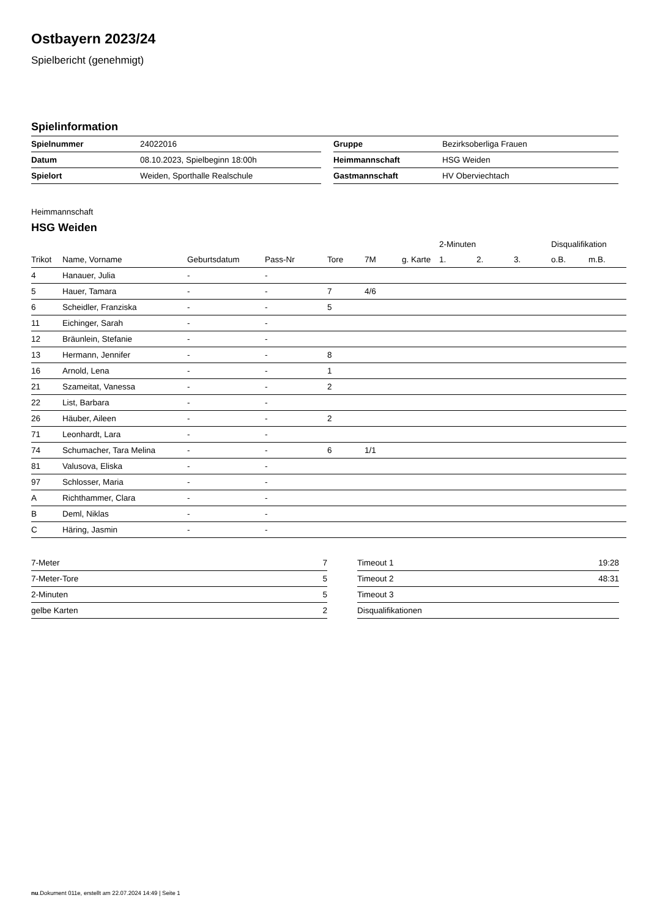Ostbayern 2023/24
Spielbericht (genehmigt)
Spielinformation
| Spielnummer | 24022016 | | Gruppe | Bezirksoberliga Frauen |
| Datum | 08.10.2023, Spielbeginn 18:00h | | Heimmannschaft | HSG Weiden |
| Spielort | Weiden, Sporthalle Realschule | | Gastmannschaft | HV Oberviechtach |
Heimmannschaft
HSG Weiden
| | | | | | | | 2-Minuten | | | Disqualifikation | |
| --- | --- | --- | --- | --- | --- | --- | --- | --- | --- | --- | --- |
| Trikot | Name, Vorname | Geburtsdatum | Pass-Nr | Tore | 7M | g. Karte | 1. | 2. | 3. | o.B. | m.B. |
| 4 | Hanauer, Julia | - | - | | | | | | | | |
| 5 | Hauer, Tamara | - | - | 7 | 4/6 | | | | | | |
| 6 | Scheidler, Franziska | - | - | 5 | | | | | | | |
| 11 | Eichinger, Sarah | - | - | | | | | | | | |
| 12 | Bräunlein, Stefanie | - | - | | | | | | | | |
| 13 | Hermann, Jennifer | - | - | 8 | | | | | | | |
| 16 | Arnold, Lena | - | - | 1 | | | | | | | |
| 21 | Szameitat, Vanessa | - | - | 2 | | | | | | | |
| 22 | List, Barbara | - | - | | | | | | | | |
| 26 | Häuber, Aileen | - | - | 2 | | | | | | | |
| 71 | Leonhardt, Lara | - | - | | | | | | | | |
| 74 | Schumacher, Tara Melina | - | - | 6 | 1/1 | | | | | | |
| 81 | Valusova, Eliska | - | - | | | | | | | | |
| 97 | Schlosser, Maria | - | - | | | | | | | | |
| A | Richthammer, Clara | - | - | | | | | | | | |
| B | Deml, Niklas | - | - | | | | | | | | |
| C | Häring, Jasmin | - | - | | | | | | | | |
| 7-Meter | 7 |
| 7-Meter-Tore | 5 |
| 2-Minuten | 5 |
| gelbe Karten | 2 |
| Timeout 1 | 19:28 |
| Timeout 2 | 48:31 |
| Timeout 3 | |
| Disqualifikationen | |
nu.Dokument 011e, erstellt am 22.07.2024 14:49 | Seite 1